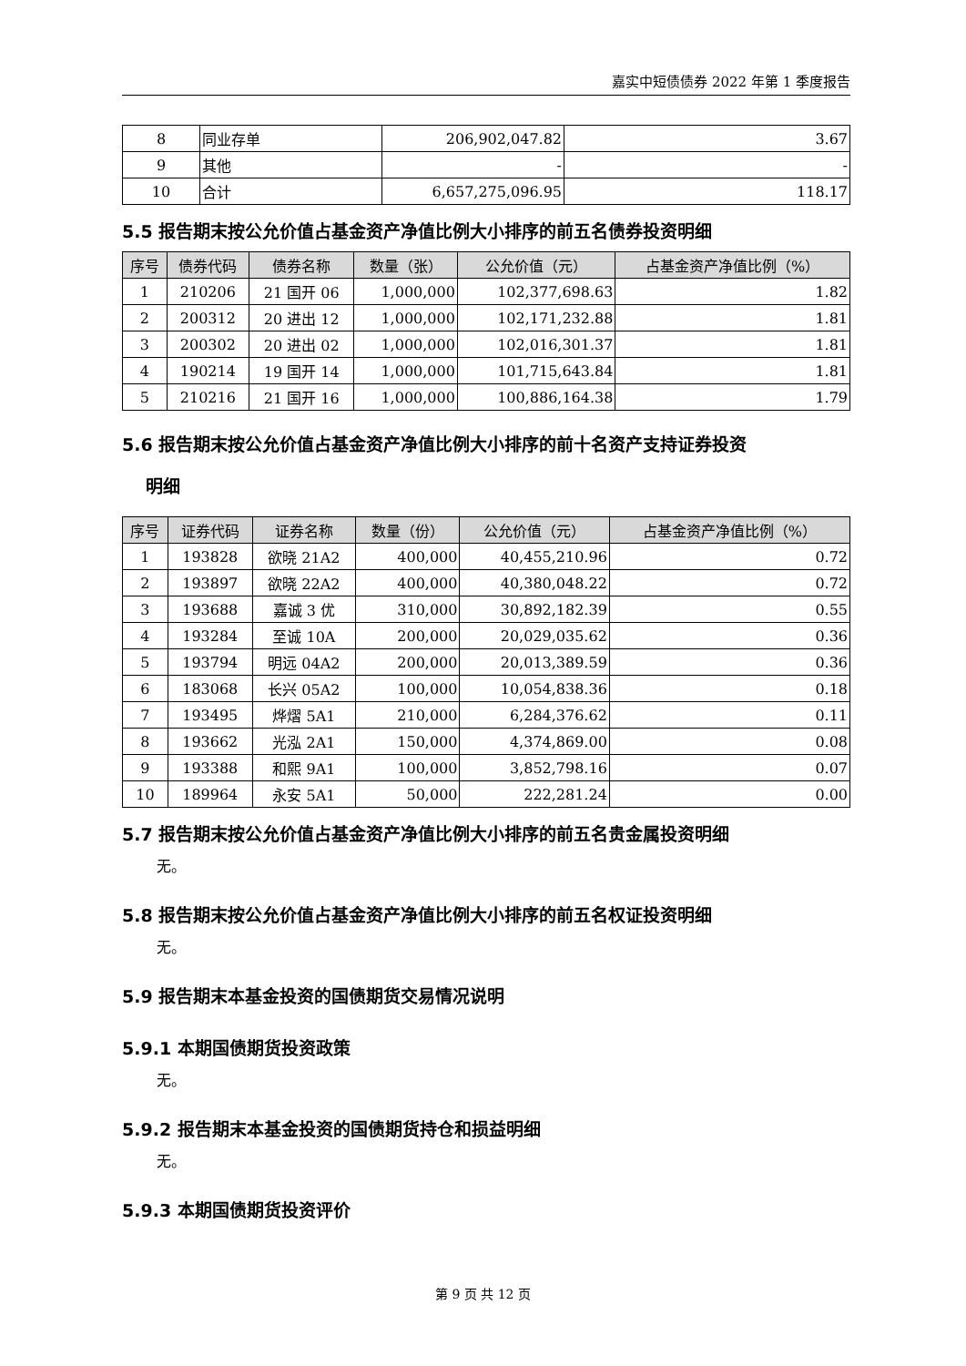嘉实中短债债券 2022 年第 1 季度报告
| 8 | 同业存单 | 206,902,047.82 | 3.67 |
| 9 | 其他 | - | - |
| 10 | 合计 | 6,657,275,096.95 | 118.17 |
5.5 报告期末按公允价值占基金资产净值比例大小排序的前五名债券投资明细
| 序号 | 债券代码 | 债券名称 | 数量（张） | 公允价值（元） | 占基金资产净值比例（%） |
| --- | --- | --- | --- | --- | --- |
| 1 | 210206 | 21 国开 06 | 1,000,000 | 102,377,698.63 | 1.82 |
| 2 | 200312 | 20 进出 12 | 1,000,000 | 102,171,232.88 | 1.81 |
| 3 | 200302 | 20 进出 02 | 1,000,000 | 102,016,301.37 | 1.81 |
| 4 | 190214 | 19 国开 14 | 1,000,000 | 101,715,643.84 | 1.81 |
| 5 | 210216 | 21 国开 16 | 1,000,000 | 100,886,164.38 | 1.79 |
5.6 报告期末按公允价值占基金资产净值比例大小排序的前十名资产支持证券投资
明细
| 序号 | 证券代码 | 证券名称 | 数量（份） | 公允价值（元） | 占基金资产净值比例（%） |
| --- | --- | --- | --- | --- | --- |
| 1 | 193828 | 欲晓 21A2 | 400,000 | 40,455,210.96 | 0.72 |
| 2 | 193897 | 欲晓 22A2 | 400,000 | 40,380,048.22 | 0.72 |
| 3 | 193688 | 嘉诚 3 优 | 310,000 | 30,892,182.39 | 0.55 |
| 4 | 193284 | 至诚 10A | 200,000 | 20,029,035.62 | 0.36 |
| 5 | 193794 | 明远 04A2 | 200,000 | 20,013,389.59 | 0.36 |
| 6 | 183068 | 长兴 05A2 | 100,000 | 10,054,838.36 | 0.18 |
| 7 | 193495 | 烨熠 5A1 | 210,000 | 6,284,376.62 | 0.11 |
| 8 | 193662 | 光泓 2A1 | 150,000 | 4,374,869.00 | 0.08 |
| 9 | 193388 | 和熙 9A1 | 100,000 | 3,852,798.16 | 0.07 |
| 10 | 189964 | 永安 5A1 | 50,000 | 222,281.24 | 0.00 |
5.7 报告期末按公允价值占基金资产净值比例大小排序的前五名贵金属投资明细
无。
5.8 报告期末按公允价值占基金资产净值比例大小排序的前五名权证投资明细
无。
5.9 报告期末本基金投资的国债期货交易情况说明
5.9.1 本期国债期货投资政策
无。
5.9.2 报告期末本基金投资的国债期货持仓和损益明细
无。
5.9.3 本期国债期货投资评价
第 9 页 共 12 页